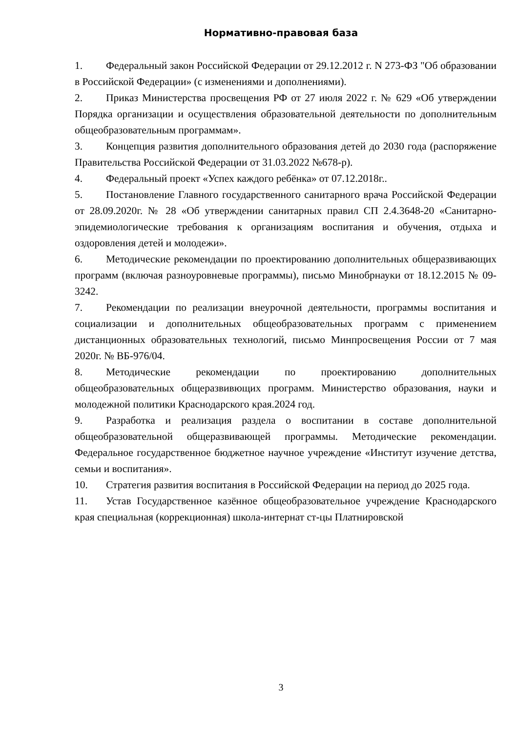Нормативно-правовая база
1. Федеральный закон Российской Федерации от 29.12.2012 г. N 273-ФЗ "Об образовании в Российской Федерации» (с изменениями и дополнениями).
2. Приказ Министерства просвещения РФ от 27 июля 2022 г. № 629 «Об утверждении Порядка организации и осуществления образовательной деятельности по дополнительным общеобразовательным программам».
3. Концепция развития дополнительного образования детей до 2030 года (распоряжение Правительства Российской Федерации от 31.03.2022 №678-р).
4. Федеральный проект «Успех каждого ребёнка» от 07.12.2018г..
5. Постановление Главного государственного санитарного врача Российской Федерации от 28.09.2020г. № 28 «Об утверждении санитарных правил СП 2.4.3648-20 «Санитарно-эпидемиологические требования к организациям воспитания и обучения, отдыха и оздоровления детей и молодежи».
6. Методические рекомендации по проектированию дополнительных общеразвивающих программ (включая разноуровневые программы), письмо Минобрнауки от 18.12.2015 № 09-3242.
7. Рекомендации по реализации внеурочной деятельности, программы воспитания и социализации и дополнительных общеобразовательных программ с применением дистанционных образовательных технологий, письмо Минпросвещения России от 7 мая 2020г. № ВБ-976/04.
8. Методические рекомендации по проектированию дополнительных общеобразовательных общеразвивющих программ. Министерство образования, науки и молодежной политики Краснодарского края.2024 год.
9. Разработка и реализация раздела о воспитании в составе дополнительной общеобразовательной общеразвивающей программы. Методические рекомендации. Федеральное государственное бюджетное научное учреждение «Институт изучение детства, семьи и воспитания».
10. Стратегия развития воспитания в Российской Федерации на период до 2025 года.
11. Устав Государственное казённое общеобразовательное учреждение Краснодарского края специальная (коррекционная) школа-интернат ст-цы Платнировской
3